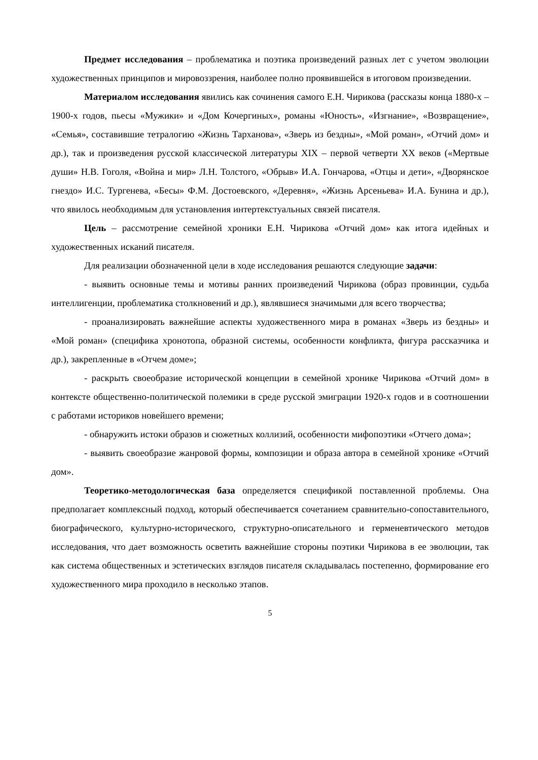Предмет исследования – проблематика и поэтика произведений разных лет с учетом эволюции художественных принципов и мировоззрения, наиболее полно проявившейся в итоговом произведении.
Материалом исследования явились как сочинения самого Е.Н. Чирикова (рассказы конца 1880-х – 1900-х годов, пьесы «Мужики» и «Дом Кочергиных», романы «Юность», «Изгнание», «Возвращение», «Семья», составившие тетралогию «Жизнь Тарханова», «Зверь из бездны», «Мой роман», «Отчий дом» и др.), так и произведения русской классической литературы XIX – первой четверти XX веков («Мертвые души» Н.В. Гоголя, «Война и мир» Л.Н. Толстого, «Обрыв» И.А. Гончарова, «Отцы и дети», «Дворянское гнездо» И.С. Тургенева, «Бесы» Ф.М. Достоевского, «Деревня», «Жизнь Арсеньева» И.А. Бунина и др.), что явилось необходимым для установления интертекстуальных связей писателя.
Цель – рассмотрение семейной хроники Е.Н. Чирикова «Отчий дом» как итога идейных и художественных исканий писателя.
Для реализации обозначенной цели в ходе исследования решаются следующие задачи:
- выявить основные темы и мотивы ранних произведений Чирикова (образ провинции, судьба интеллигенции, проблематика столкновений и др.), являвшиеся значимыми для всего творчества;
- проанализировать важнейшие аспекты художественного мира в романах «Зверь из бездны» и «Мой роман» (специфика хронотопа, образной системы, особенности конфликта, фигура рассказчика и др.), закрепленные в «Отчем доме»;
- раскрыть своеобразие исторической концепции в семейной хронике Чирикова «Отчий дом» в контексте общественно-политической полемики в среде русской эмиграции 1920-х годов и в соотношении с работами историков новейшего времени;
- обнаружить истоки образов и сюжетных коллизий, особенности мифопоэтики «Отчего дома»;
- выявить своеобразие жанровой формы, композиции и образа автора в семейной хронике «Отчий дом».
Теоретико-методологическая база определяется спецификой поставленной проблемы. Она предполагает комплексный подход, который обеспечивается сочетанием сравнительно-сопоставительного, биографического, культурно-исторического, структурно-описательного и герменевтического методов исследования, что дает возможность осветить важнейшие стороны поэтики Чирикова в ее эволюции, так как система общественных и эстетических взглядов писателя складывалась постепенно, формирование его художественного мира проходило в несколько этапов.
5